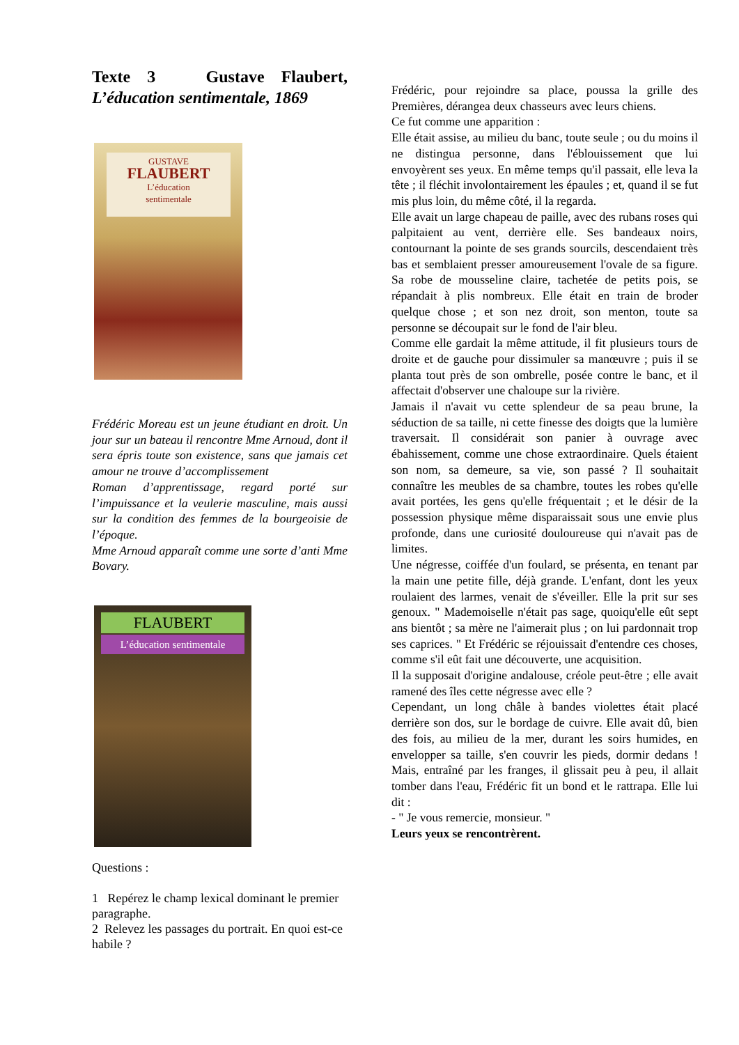Texte 3 Gustave Flaubert, L’éducation sentimentale, 1869
GUSTAVE
FLAUBERT
L’éducation
sentimentale
Frédéric Moreau est un jeune étudiant en droit. Un jour sur un bateau il rencontre Mme Arnoud, dont il sera épris toute son existence, sans que jamais cet amour ne trouve d’accomplissement
Roman d’apprentissage, regard porté sur l’impuissance et la veulerie masculine, mais aussi sur la condition des femmes de la bourgeoisie de l’époque.
Mme Arnoud apparaît comme une sorte d’anti Mme Bovary.
FLAUBERT
L’éducation sentimentale
Questions :
1 Repérez le champ lexical dominant le premier paragraphe.
2 Relevez les passages du portrait. En quoi est-ce habile ?
Frédéric, pour rejoindre sa place, poussa la grille des Premières, dérangea deux chasseurs avec leurs chiens.
Ce fut comme une apparition :
Elle était assise, au milieu du banc, toute seule ; ou du moins il ne distingua personne, dans l'éblouissement que lui envoyèrent ses yeux. En même temps qu'il passait, elle leva la tête ; il fléchit involontairement les épaules ; et, quand il se fut mis plus loin, du même côté, il la regarda.
Elle avait un large chapeau de paille, avec des rubans roses qui palpitaient au vent, derrière elle. Ses bandeaux noirs, contournant la pointe de ses grands sourcils, descendaient très bas et semblaient presser amoureusement l'ovale de sa figure. Sa robe de mousseline claire, tachetée de petits pois, se répandait à plis nombreux. Elle était en train de broder quelque chose ; et son nez droit, son menton, toute sa personne se découpait sur le fond de l'air bleu.
Comme elle gardait la même attitude, il fit plusieurs tours de droite et de gauche pour dissimuler sa manœuvre ; puis il se planta tout près de son ombrelle, posée contre le banc, et il affectait d'observer une chaloupe sur la rivière.
Jamais il n'avait vu cette splendeur de sa peau brune, la séduction de sa taille, ni cette finesse des doigts que la lumière traversait. Il considérait son panier à ouvrage avec ébahissement, comme une chose extraordinaire. Quels étaient son nom, sa demeure, sa vie, son passé ? Il souhaitait connaître les meubles de sa chambre, toutes les robes qu'elle avait portées, les gens qu'elle fréquentait ; et le désir de la possession physique même disparaissait sous une envie plus profonde, dans une curiosité douloureuse qui n'avait pas de limites.
Une négresse, coiffée d'un foulard, se présenta, en tenant par la main une petite fille, déjà grande. L'enfant, dont les yeux roulaient des larmes, venait de s'éveiller. Elle la prit sur ses genoux. " Mademoiselle n'était pas sage, quoiqu'elle eût sept ans bientôt ; sa mère ne l'aimerait plus ; on lui pardonnait trop ses caprices. " Et Frédéric se réjouissait d'entendre ces choses, comme s'il eût fait une découverte, une acquisition.
Il la supposait d'origine andalouse, créole peut-être ; elle avait ramené des îles cette négresse avec elle ?
Cependant, un long châle à bandes violettes était placé derrière son dos, sur le bordage de cuivre. Elle avait dû, bien des fois, au milieu de la mer, durant les soirs humides, en envelopper sa taille, s'en couvrir les pieds, dormir dedans ! Mais, entraîné par les franges, il glissait peu à peu, il allait tomber dans l'eau, Frédéric fit un bond et le rattrapa. Elle lui dit :
- " Je vous remercie, monsieur. "
Leurs yeux se rencontrèrent.